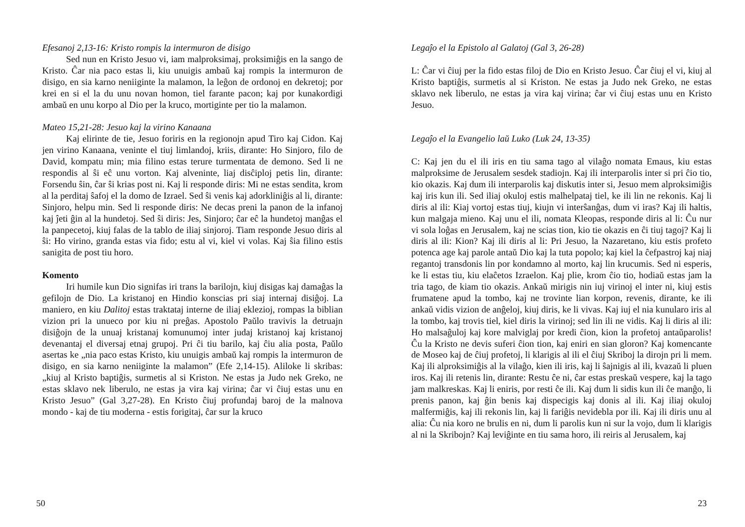Efesanoj 2,13-16: Kristo rompis la intermuron de disigo
Sed nun en Kristo Jesuo vi, iam malproksimaj, proksimiĝis en la sango de Kristo. Ĉar nia paco estas li, kiu unuigis ambaŭ kaj rompis la intermuron de disigo, en sia karno neniiginte la malamon, la leĝon de ordonoj en dekretoj; por krei en si el la du unu novan homon, tiel farante pacon; kaj por kunakordigi ambaŭ en unu korpo al Dio per la kruco, mortiginte per tio la malamon.
Mateo 15,21-28: Jesuo kaj la virino Kanaana
Kaj elirinte de tie, Jesuo foriris en la regionojn apud Tiro kaj Cidon. Kaj jen virino Kanaana, veninte el tiuj limlandoj, kriis, dirante: Ho Sinjoro, filo de David, kompatu min; mia filino estas terure turmentata de demono. Sed li ne respondis al ŝi eĉ unu vorton. Kaj alveninte, liaj disĉiploj petis lin, dirante: Forsendu ŝin, ĉar ŝi krias post ni. Kaj li responde diris: Mi ne estas sendita, krom al la perditaj ŝafoj el la domo de Izrael. Sed ŝi venis kaj adorkliniĝis al li, dirante: Sinjoro, helpu min. Sed li responde diris: Ne decas preni la panon de la infanoj kaj ĵeti ĝin al la hundetoj. Sed ŝi diris: Jes, Sinjoro; ĉar eĉ la hundetoj manĝas el la panpecetoj, kiuj falas de la tablo de iliaj sinjoroj. Tiam responde Jesuo diris al ŝi: Ho virino, granda estas via fido; estu al vi, kiel vi volas. Kaj ŝia filino estis sanigita de post tiu horo.
Komento
Iri humile kun Dio signifas iri trans la barilojn, kiuj disigas kaj damaĝas la gefilojn de Dio. La kristanoj en Hindio konscias pri siaj internaj disiĝoj. La maniero, en kiu Dalitoj estas traktataj interne de iliaj eklezioj, rompas la biblian vizion pri la unueco por kiu ni preĝas. Apostolo Paŭlo travivis la detruajn disiĝojn de la unuaj kristanaj komunumoj inter judaj kristanoj kaj kristanoj devenantaj el diversaj etnaj grupoj. Pri ĉi tiu barilo, kaj ĉiu alia posta, Paŭlo asertas ke „nia paco estas Kristo, kiu unuigis ambaŭ kaj rompis la intermuron de disigo, en sia karno neniiginte la malamon” (Efe 2,14-15). Aliloke li skribas: „kiuj al Kristo baptiĝis, surmetis al si Kriston. Ne estas ja Judo nek Greko, ne estas sklavo nek liberulo, ne estas ja vira kaj virina; ĉar vi ĉiuj estas unu en Kristo Jesuo” (Gal 3,27-28). En Kristo ĉiuj profundaj baroj de la malnova mondo - kaj de tiu moderna - estis forigitaj, ĉar sur la kruco
50
Legaĵo el la Epistolo al Galatoj (Gal 3, 26-28)
L: Ĉar vi ĉiuj per la fido estas filoj de Dio en Kristo Jesuo. Ĉar ĉiuj el vi, kiuj al Kristo baptiĝis, surmetis al si Kriston. Ne estas ja Judo nek Greko, ne estas sklavo nek liberulo, ne estas ja vira kaj virina; ĉar vi ĉiuj estas unu en Kristo Jesuo.
Legaĵo el la Evangelio laŭ Luko (Luk 24, 13-35)
C: Kaj jen du el ili iris en tiu sama tago al vilaĝo nomata Emaus, kiu estas malproksime de Jerusalem sesdek stadiojn. Kaj ili interparolis inter si pri ĉio tio, kio okazis. Kaj dum ili interparolis kaj diskutis inter si, Jesuo mem alproksimiĝis kaj iris kun ili. Sed iliaj okuloj estis malhelpataj tiel, ke ili lin ne rekonis. Kaj li diris al ili: Kiaj vortoj estas tiuj, kiujn vi interŝanĝas, dum vi iras? Kaj ili haltis, kun malgaja mieno. Kaj unu el ili, nomata Kleopas, responde diris al li: Ĉu nur vi sola loĝas en Jerusalem, kaj ne scias tion, kio tie okazis en ĉi tiuj tagoj? Kaj li diris al ili: Kion? Kaj ili diris al li: Pri Jesuo, la Nazaretano, kiu estis profeto potenca age kaj parole antaŭ Dio kaj la tuta popolo; kaj kiel la ĉefpastroj kaj niaj regantoj transdonis lin por kondamno al morto, kaj lin krucumis. Sed ni esperis, ke li estas tiu, kiu elaĉetos Izraelon. Kaj plie, krom ĉio tio, hodiaŭ estas jam la tria tago, de kiam tio okazis. Ankaŭ mirigis nin iuj virinoj el inter ni, kiuj estis frumatene apud la tombo, kaj ne trovinte lian korpon, revenis, dirante, ke ili ankaŭ vidis vizion de anĝeloj, kiuj diris, ke li vivas. Kaj iuj el nia kunularo iris al la tombo, kaj trovis tiel, kiel diris la virinoj; sed lin ili ne vidis. Kaj li diris al ili: Ho malsaĝuloj kaj kore malviglaj por kredi ĉion, kion la profetoj antaŭparolis! Ĉu la Kristo ne devis suferi ĉion tion, kaj eniri en sian gloron? Kaj komencante de Moseo kaj de ĉiuj profetoj, li klarigis al ili el ĉiuj Skriboj la dirojn pri li mem. Kaj ili alproksimiĝis al la vilaĝo, kien ili iris, kaj li ŝajnigis al ili, kvazaŭ li pluen iros. Kaj ili retenis lin, dirante: Restu ĉe ni, ĉar estas preskaŭ vespere, kaj la tago jam malkreskas. Kaj li eniris, por resti ĉe ili. Kaj dum li sidis kun ili ĉe manĝo, li prenis panon, kaj ĝin benis kaj dispecigis kaj donis al ili. Kaj iliaj okuloj malfermiĝis, kaj ili rekonis lin, kaj li fariĝis nevidebla por ili. Kaj ili diris unu al alia: Ĉu nia koro ne brulis en ni, dum li parolis kun ni sur la vojo, dum li klarigis al ni la Skribojn? Kaj leviĝinte en tiu sama horo, ili reiris al Jerusalem, kaj
23